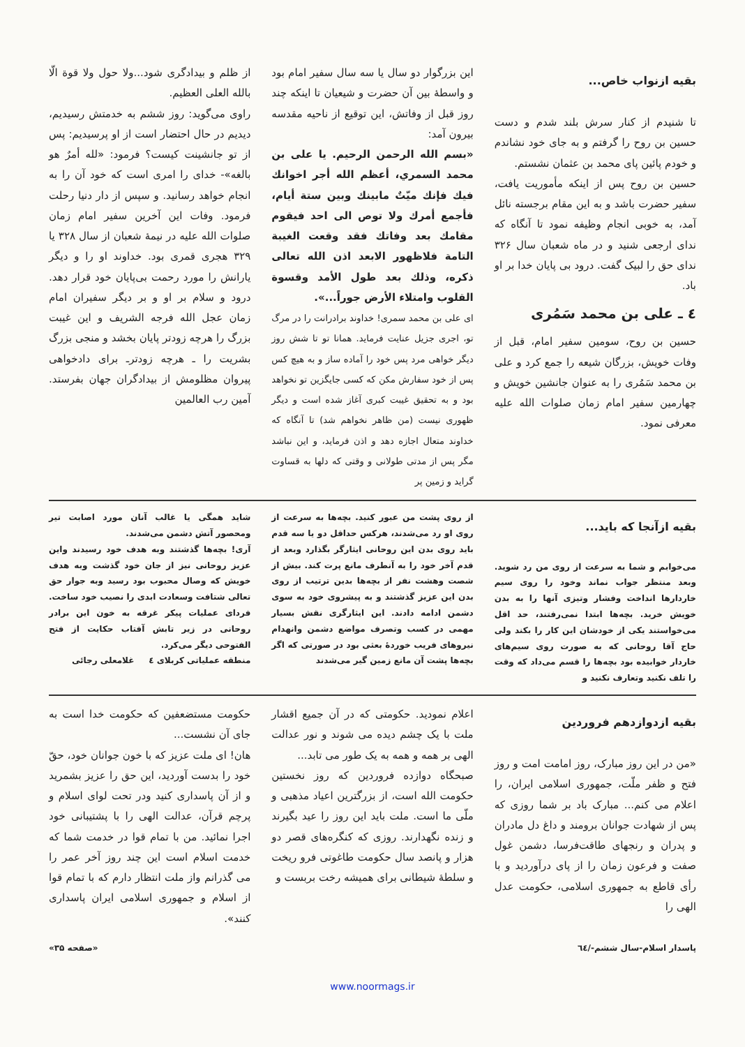بقیه ازنواب خاص...
تا شنیدم از کنار سرش بلند شدم و دست حسین بن روح را گرفتم و به جای خود نشاندم و خودم پائین پای محمد بن عثمان نشستم.
حسین بن روح پس از اینکه مأموریت یافت، سفیر حضرت باشد و به این مقام برجسته نائل آمد، به خوبی انجام وظیفه نمود تا آنگاه که ندای ارجعی شنید و در ماه شعبان سال ۳۲۶ ندای حق را لبیک گفت. درود بی پایان خدا بر او باد.
٤ ـ علی بن محمد سَمُری
حسین بن روح، سومین سفیر امام، قبل از وفات خویش، بزرگان شیعه را جمع کرد و علی بن محمد سَمُری را به عنوان جانشین خویش و چهارمین سفیر امام زمان صلوات الله علیه معرفی نمود.
این بزرگوار دو سال یا سه سال سفیر امام بود و واسطهٔ بین آن حضرت و شیعیان تا اینکه چند روز قبل از وفاتش، این توقیع از ناحیه مقدسه بیرون آمد:
«بسم الله الرحمن الرحیم. یا علی بن محمد السمري، أعظم الله أجر اخوانك فيك فإنك ميّتٌ مابينك وبين ستة أيام، فأجمع أمرك ولا توص الى احد فيقوم مقامك بعد وفاتك فقد وقعت الغيبة التامة فلاظهور الابعد اذن الله تعالى ذكره، وذلك بعد طول الأمد وقسوة القلوب وامتلاء الأرض جوراً...».
ای علی بن محمد سمری! خداوند برادرانت را در مرگ تو، اجری جزیل عنایت فرماید. همانا تو تا شش روز دیگر خواهی مرد پس خود را آماده ساز و به هیچ کس پس از خود سفارش مکن که کسی جایگزین تو نخواهد بود و به تحقیق غیبت کبری آغاز شده است و دیگر ظهوری نیست (من ظاهر نخواهم شد) تا آنگاه که خداوند متعال اجازه دهد و اذن فرماید، و این نباشد مگر پس از مدتی طولانی و وقتی که دلها به قساوت گراید و زمین پر
از ظلم و بیدادگری شود...ولا حول ولا قوة الّا بالله العلی العظیم.
راوی می‌گوید: روز ششم به خدمتش رسیدیم، دیدیم در حال احتضار است از او پرسیدیم: پس از تو جانشینت کیست؟ فرمود: «لله أمرٌ هو بالغه»- خدای را امری است که خود آن را به انجام خواهد رسانید. و سپس از دار دنیا رحلت فرمود. وفات این آخرین سفیر امام زمان صلوات الله علیه در نیمهٔ شعبان از سال ۳۲۸ یا ۳۲۹ هجری قمری بود. خداوند او را و دیگر یارانش را مورد رحمت بی‌پایان خود قرار دهد. درود و سلام بر او و بر دیگر سفیران امام زمان عجل الله فرجه الشریف و این غیبت بزرگ را هرچه زودتر پایان بخشد و منجی بزرگ بشریت را ـ هرچه زودترـ برای دادخواهی پیروان مظلومش از بیدادگران جهان بفرستد. آمین رب العالمین
بقیه ازآنجا که باید...
می‌خوابم و شما به سرعت از روی من رد شوید. وبعد منتظر جواب نماند وخود را روی سیم خاردارها انداخت وفشار وتیزی آنها را به بدن خویش خرید. بچه‌ها ابتدا نمی‌رفتند، حد اقل می‌خواستند یکی از خودشان این کار را بکند ولی حاج آقا روحانی که به صورت روی سیم‌های خاردار خوابیده بود بچه‌ها را قسم می‌داد که وقت را تلف نکنید وتعارف نکنید و
از روی پشت من عبور کنید. بچه‌ها به سرعت از روی او رد می‌شدند، هرکس حداقل دو یا سه قدم باید روی بدن این روحانی ایثارگر بگذارد وبعد از قدم آخر خود را به آنطرف مانع پرت کند. بیش از شصت وهشت نفر از بچه‌ها بدین ترتیب از روی بدن این عزیز گذشتند و به پیشروی خود به سوی دشمن ادامه دادند. این ایثارگری نقش بسیار مهمی در کسب وتصرف مواضع دشمن وانهدام نیروهای فریب خوردهٔ بعثی بود در صورتی که اگر بچه‌ها پشت آن مانع زمین گیر می‌شدند
شاید همگی یا غالب آنان مورد اصابت تیر ومحصور آتش دشمن می‌شدند.
آری! بچه‌ها گذشتند وبه هدف خود رسیدند واین عزیز روحانی نیز از جان خود گذشت وبه هدف خویش که وصال محبوب بود رسید وبه جوار حق تعالی شتافت وسعادت ابدی را نصیب خود ساخت. فردای عملیات پیکر غرقه به خون این برادر روحانی در زیر تابش آفتاب حکایت از فتح الفتوحی دیگر می‌کرد.
منطقه عملیاتی کربلای ٤ غلامعلی رجائی
بقیه ازدوازدهم فروردین
«من در این روز مبارک، روز امامت امت و روز فتح و ظفر ملّت، جمهوری اسلامی ایران، را اعلام می کنم... مبارک باد بر شما روزی که پس از شهادت جوانان برومند و داغ دل مادران و پدران و رنجهای طاقت‌فرسا، دشمن غول صفت و فرعون زمان را از پای درآوردید و با رأی قاطع به جمهوری اسلامی، حکومت عدل الهی را
اعلام نمودید. حکومتی که در آن جمیع اقشار ملت با یک چشم دیده می شوند و نور عدالت الهی بر همه و همه به یک طور می تابد...
صبحگاه دوازده فروردین که روز نخستین حکومت الله است، از بزرگترین اعیاد مذهبی و ملّی ما است. ملت باید این روز را عید بگیرند و زنده نگهدارند. روزی که کنگره‌های قصر دو هزار و پانصد سال حکومت طاغوتی فرو ریخت و سلطهٔ شیطانی برای همیشه رخت بربست و
حکومت مستضعفین که حکومت خدا است به جای آن نشست...
هان! ای ملت عزیز که با خون جوانان خود، حقّ خود را بدست آوردید، این حق را عزیز بشمرید و از آن پاسداری کنید ودر تحت لوای اسلام و پرچم قرآن، عدالت الهی را با پشتیبانی خود اجرا نمائید. من با تمام قوا در خدمت شما که خدمت اسلام است این چند روز آخر عمر را می گذرانم واز ملت انتظار دارم که با تمام قوا از اسلام و جمهوری اسلامی ایران پاسداری کنند».
پاسدار اسلام-سال ششم-/٦٤ «صفحه ۳۵»
www.noormags.ir